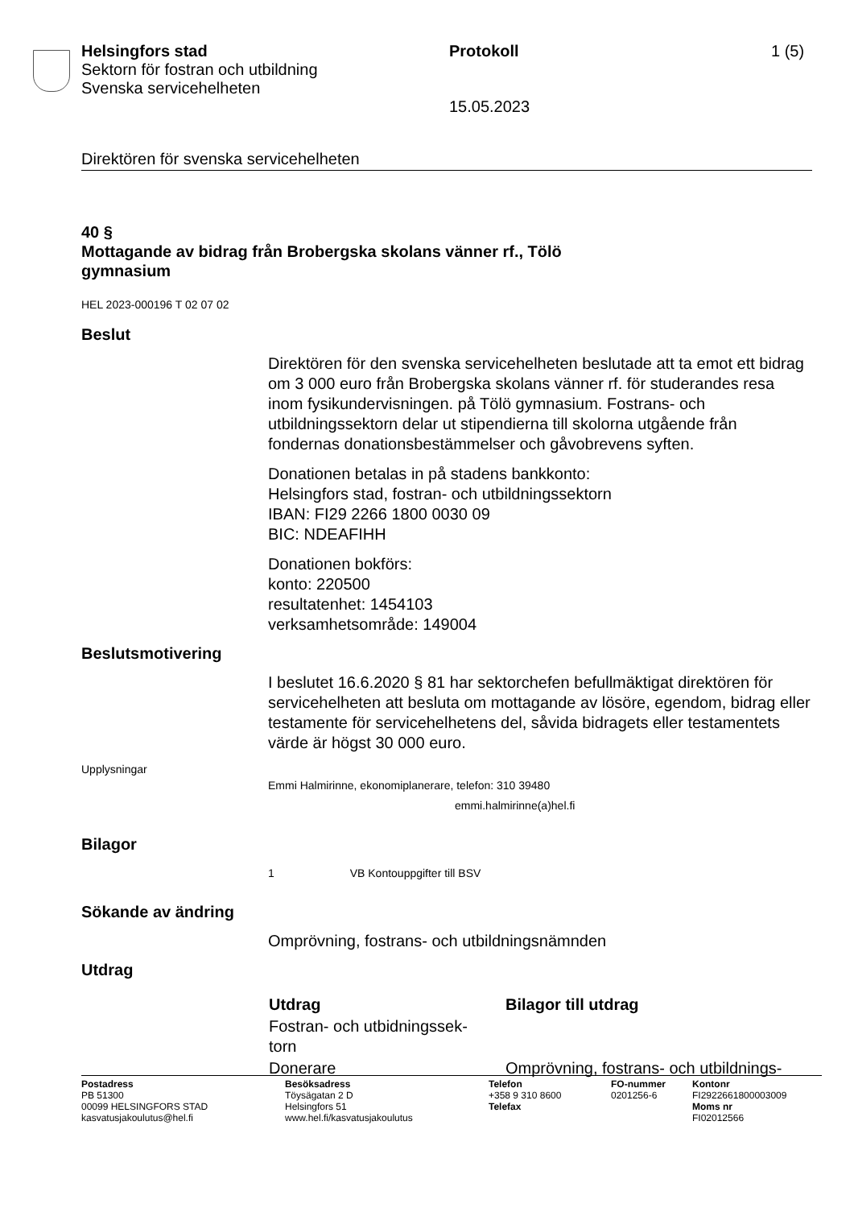Helsingfors stad
Sektorn för fostran och utbildning
Svenska servicehelheten
Protokoll
15.05.2023
1 (5)
Direktören för svenska servicehelheten
40 §
Mottagande av bidrag från Brobergska skolans vänner rf., Tölö
gymnasium
HEL 2023-000196 T 02 07 02
Beslut
Direktören för den svenska servicehelheten beslutade att ta emot ett bidrag om 3 000 euro från Brobergska skolans vänner rf. för studerandes resa inom fysikundervisningen. på Tölö gymnasium. Fostrans- och utbildningssektorn delar ut stipendierna till skolorna utgående från fondernas donationsbestämmelser och gåvobrevens syften.
Donationen betalas in på stadens bankkonto:
Helsingfors stad, fostran- och utbildningssektorn
IBAN: FI29 2266 1800 0030 09
BIC: NDEAFIHH
Donationen bokförs:
konto: 220500
resultatenhet: 1454103
verksamhetsområde: 149004
Beslutsmotivering
I beslutet 16.6.2020 § 81 har sektorchefen befullmäktigat direktören för servicehelheten att besluta om mottagande av lösöre, egendom, bidrag eller testamente för servicehelhetens del, såvida bidragets eller testamentets värde är högst 30 000 euro.
Upplysningar
Emmi Halmirinne, ekonomiplanerare, telefon: 310 39480
emmi.halmirinne(a)hel.fi
Bilagor
1 VB Kontouppgifter till BSV
Sökande av ändring
Omprövning, fostrans- och utbildningsnämnden
Utdrag
| Utdrag | Bilagor till utdrag |
| --- | --- |
| Fostran- och utbidningssek- torn | |
| Donerare | Omprövning, fostrans- och utbildnings- |
| Postadress PB 51300 00099 HELSINGFORS STAD kasvatusjakoulutus@hel.fi | Besöksadress Töysägatan 2 D Helsingfors 51 www.hel.fi/kasvatusjakoulutus | Telefon +358 9 310 8600 Telefax | FO-nummer 0201256-6 | Kontonr FI2922661800003009 Moms nr FI02012566 |